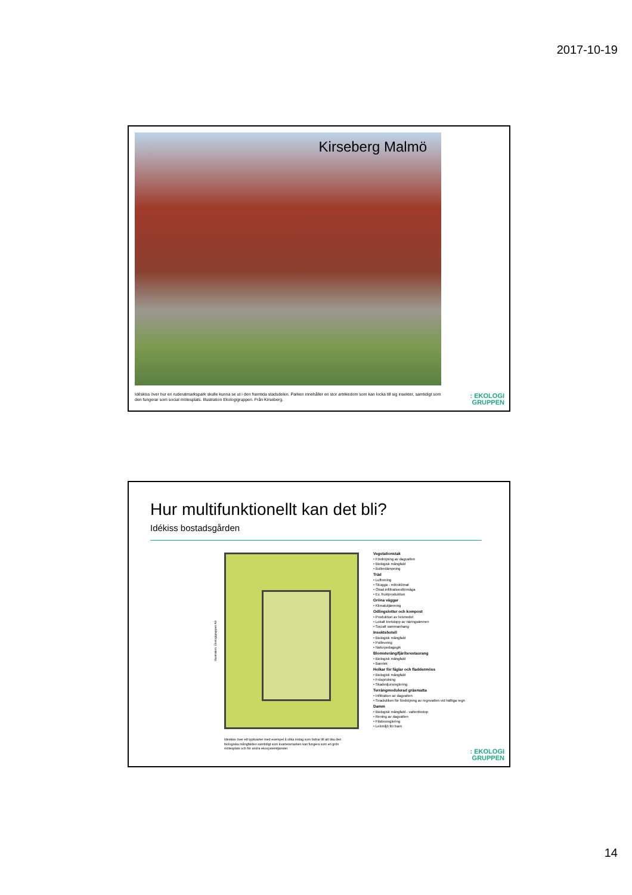2017-10-19
Kirseberg Malmö
Idéskiss över hur en ruderatmarkspark skulle kunna se ut i den framtida stadsdelen. Parken innehåller en stor artrikedom som kan locka till sig insekter, samtidigt som den fungerar som social mötesplats. Illustration Ekologigruppen. Från Kirseberg.
: EKOLOGI
GRUPPEN
Hur multifunktionellt kan det bli?
Idékiss bostadsgården
Illustration: Ekologigruppen AB
Vegetationstak
• Fördröjning av dagvatten
• Biologisk mångfald
• Bullerdämpning
Träd
• Luftrening
• Skugga - mikroklimat
• Ökad infiltrationsförmåga
• Ev. fruktproduktion
Gröna väggar
• Klimatutjämning
Odlingslotter och kompost
• Produktion av livsmedel
• Lokalt kretslopp av näringsämnen
• Socialt sammanhang
Insektshotell
• Biologisk mångfald
• Pollinering
• Naturpedagogik
Blomsteräng/fjärilsrestaurang
• Biologisk mångfald
• Barnlek
Holkar för fåglar och fladdermöss
• Biologisk mångfald
• Fröspridning
• Skadedjursreglering
Terrängmodulerad gräsmatta
• Infiltration av dagvatten
• Svackdiken för fördröjning av regnvatten vid häftiga regn
Damm
• Biologisk mångfald - vattenbiotop
• Rening av dagvatten
• Flödesreglering
• Lekmiljö för barn
Idéskiss över ett typkvarter med exempel å olika inslag som bidrar till att öka den biologiska mångfalden samtidigt som kvartersmarken kan fungera som en grön mötesplats och för andra ekosystemtjänster.
: EKOLOGI
GRUPPEN
14